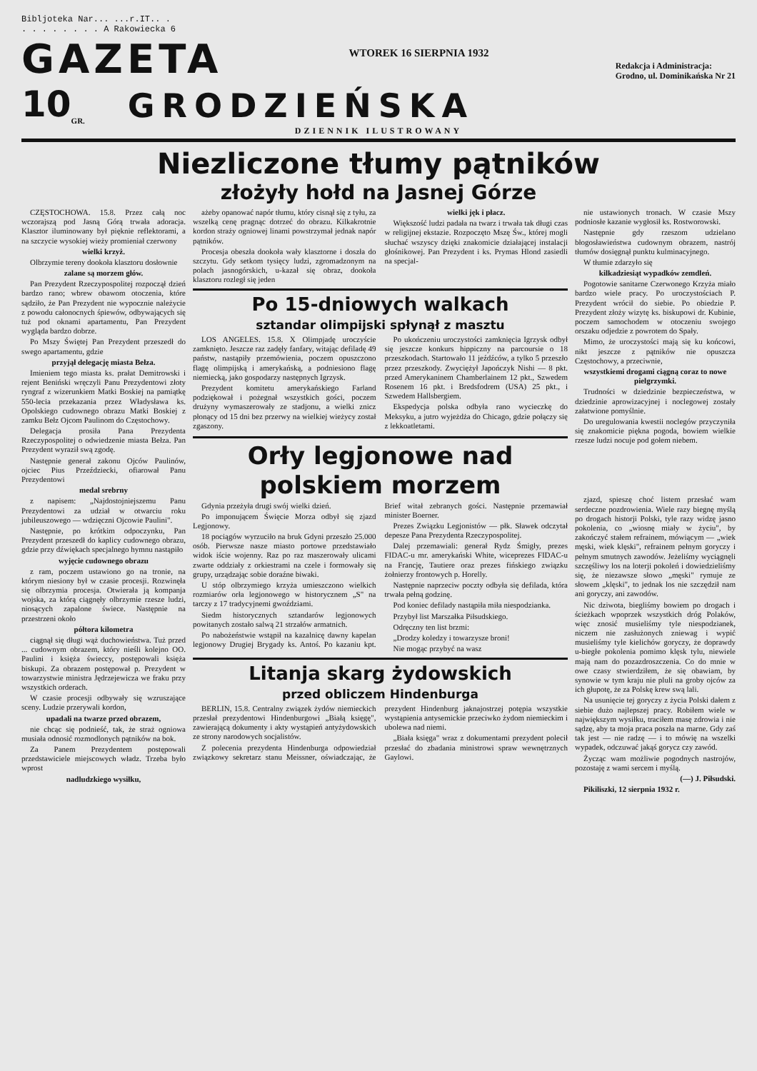Bibljoteka Nar... ...r.IT.. .
. . . . . . . . A Rakowiecka 6
GAZETA
WTOREK 16 SIERPNIA 1932
Redakcja i Administracja:
Grodno, ul. Dominikańska Nr 21
10 GR.
GRODZIEŃSKA
DZIENNIK ILUSTROWANY
Niezliczone tłumy pątników
złożyły hołd na Jasnej Górze
CZĘSTOCHOWA. 15.8. Przez całą noc wczorajszą pod Jasną Górą trwała adoracja. Klasztor iluminowany był pięknie reflektorami, a na szczycie wysokiej wieży promieniał czerwony
wielki krzyż.
Olbrzymie tereny dookoła klasztoru dosłownie
zalane są morzem głów.
Pan Prezydent Rzeczypospolitej rozpoczął dzień bardzo rano; wbrew obawom otoczenia, które sądziło, że Pan Prezydent nie wypocznie należycie z powodu całonocnych śpiewów, odbywających się tuż pod oknami apartamentu, Pan Prezydent wygląda bardzo dobrze.
Po Mszy Świętej Pan Prezydent przeszedł do swego apartamentu, gdzie
przyjął delegację miasta Bełza.
Imieniem tego miasta ks. prałat Demitrowski i rejent Beniński wręczyli Panu Prezydentowi złoty ryngraf z wizerunkiem Matki Boskiej na pamiątkę 550-lecia przekazania przez Władysława ks. Opolskiego cudownego obrazu Matki Boskiej z zamku Bełz Ojcom Paulinom do Częstochowy.
Delegacja prosiła Pana Prezydenta Rzeczypospolitej o odwiedzenie miasta Bełza. Pan Prezydent wyraził swą zgodę.
Następnie generał zakonu Ojców Paulinów, ojciec Pius Przeździecki, ofiarował Panu Prezydentowi
medal srebrny
z napisem: „Najdostojniejszemu Panu Prezydentowi za udział w otwarciu roku jubileuszowego — wdzięczni Ojcowie Paulini".
Następnie, po krótkim odpoczynku, Pan Prezydent przeszedł do kaplicy cudownego obrazu, gdzie przy dźwiękach specjalnego hymnu nastąpiło
wyjęcie cudownego obrazu
z ram, poczem ustawiono go na tronie, na którym niesiony był w czasie procesji. Rozwinęła się olbrzymia procesja. Otwierała ją kompanja wojska, za którą ciągnęły olbrzymie rzesze ludzi, niosących zapalone świece. Następnie na przestrzeni około
półtora kilometra
ciągnął się długi wąż duchowieństwa. Tuż przed ... cudownym obrazem, który nieśli kolejno OO. Paulini i księża świeccy, postępowali księża biskupi. Za obrazem postępował p. Prezydent w towarzystwie ministra Jędrzejewicza we fraku przy wszystkich orderach.
W czasie procesji odbywały się wzruszające sceny. Ludzie przerywali kordon,
upadali na twarze przed obrazem,
nie chcąc się podnieść, tak, że straż ogniowa musiała odnosić rozmodlonych pątników na bok.
Za Panem Prezydentem postępowali przedstawiciele miejscowych władz. Trzeba było wprost
nadludzkiego wysiłku,
ażeby opanować napór tłumu, który cisnął się z tyłu, za wszelką cenę pragnąc dotrzeć do obrazu. Kilkakrotnie kordon straży ogniowej linami powstrzymał jednak napór pątników.
Procesja obeszła dookoła wały klasztorne i doszła do szczytu. Gdy setkom tysięcy ludzi, zgromadzonym na polach jasnogórskich, u-kazał się obraz, dookoła klasztoru rozległ się jeden
wielki jęk i płacz.
Większość ludzi padała na twarz i trwała tak długi czas w religijnej ekstazie. Rozpoczęto Mszę Św., której mogli słuchać wszyscy dzięki znakomicie działającej instalacji głośnikowej. Pan Prezydent i ks. Prymas Hlond zasiedli na specjal-
Po 15-dniowych walkach
sztandar olimpijski spłynął z masztu
LOS ANGELES. 15.8. X Olimpjadę uroczyście zamknięto. Jeszcze raz zadęły fanfary, witając defiladę 49 państw, nastąpiły przemówienia, poczem opuszczono flagę olimpijską i amerykańską, a podniesiono flagę niemiecką, jako gospodarzy następnych Igrzysk.
Prezydent komitetu amerykańskiego Farland podziękował i pożegnał wszystkich gości, poczem drużyny wymaszerowały ze stadjonu, a wielki znicz płonący od 15 dni bez przerwy na wielkiej wieżycy został zgaszony.
Po ukończeniu uroczystości zamknięcia Igrzysk odbył się jeszcze konkurs hippiczny na parcoursie o 18 przeszkodach. Startowało 11 jeźdźców, a tylko 5 przeszło przez przeszkody. Zwyciężył Japończyk Nishi — 8 pkt. przed Amerykaninem Chamberlainem 12 pkt., Szwedem Rosenem 16 pkt. i Bredsfodrem (USA) 25 pkt., i Szwedem Hallsbergiem.
Ekspedycja polska odbyła rano wycieczkę do Meksyku, a jutro wyjeżdża do Chicago, gdzie połączy się z lekkoatletami.
Orły legjonowe nad polskiem morzem
Gdynia przeżyła drugi swój wielki dzień.
Po imponującem Święcie Morza odbył się zjazd Legjonowy.
18 pociągów wyrzuciło na bruk Gdyni przeszło 25.000 osób. Pierwsze nasze miasto portowe przedstawiało widok iście wojenny. Raz po raz maszerowały ulicami zwarte oddziały z orkiestrami na czele i formowały się grupy, urządzając sobie doraźne biwaki.
U stóp olbrzymiego krzyża umieszczono wielkich rozmiarów orła legjonowego w historycznem „S" na tarczy z 17 tradycyjnemi gwoździami.
Siedm historycznych sztandarów legjonowych powitanych zostało salwą 21 strzałów armatnich.
Po nabożeństwie wstąpił na kazalnicę dawny kapelan legjonowy Drugiej Brygady ks. Antoś. Po kazaniu kpt. Brief witał zebranych gości. Następnie przemawiał minister Boerner.
Prezes Związku Legjonistów — płk. Sławek odczytał depesze Pana Prezydenta Rzeczypospolitej.
Dalej przemawiali: generał Rydz Śmigły, prezes FIDAC-u mr. amerykański White, wiceprezes FIDAC-u na Francję, Tautiere oraz prezes fińskiego związku żołnierzy frontowych p. Horelly.
Następnie naprzeciw poczty odbyła się defilada, która trwała pełną godzinę.
Pod koniec defilady nastąpiła miła niespodzianka.
Przybył list Marszałka Piłsudskiego.
Odręczny ten list brzmi:
„Drodzy koledzy i towarzysze broni!
Nie mogąc przybyć na wasz
Litanja skarg żydowskich
przed obliczem Hindenburga
BERLIN, 15.8. Centralny związek żydów niemieckich przesłał prezydentowi Hindenburgowi „Białą księgę", zawierającą dokumenty i akty wystąpień antyżydowskich ze strony narodowych socjalistów.
Z polecenia prezydenta Hindenburga odpowiedział związkowy sekretarz stanu Meissner, oświadczając, że prezydent Hindenburg jaknajostrzej potępia wszystkie wystąpienia antysemickie przeciwko żydom niemieckim i ubolewa nad niemi.
„Biała księga" wraz z dokumentami prezydent polecił przesłać do zbadania ministrowi spraw wewnętrznych Gaylowi.
nie ustawionych tronach. W czasie Mszy podniosłe kazanie wygłosił ks. Rostworowski.
Następnie gdy rzeszom udzielano błogosławieństwa cudownym obrazem, nastrój tłumów dosięgnął punktu kulminacyjnego.
W tłumie zdarzyło się
kilkadziesiąt wypadków zemdleń.
Pogotowie sanitarne Czerwonego Krzyża miało bardzo wiele pracy. Po uroczystościach P. Prezydent wrócił do siebie. Po obiedzie P. Prezydent złoży wizytę ks. biskupowi dr. Kubinie, poczem samochodem w otoczeniu swojego orszaku odjedzie z powrotem do Spały.
Mimo, że uroczystości mają się ku końcowi, nikt jeszcze z pątników nie opuszcza Częstochowy, a przeciwnie,
wszystkiemi drogami ciągną coraz to nowe pielgrzymki.
Trudności w dziedzinie bezpieczeństwa, w dziedzinie aprowizacyjnej i noclegowej zostały załatwione pomyślnie.
Do uregulowania kwestii noclegów przyczyniła się znakomicie piękna pogoda, bowiem wielkie rzesze ludzi nocuje pod gołem niebem.
zjazd, spieszę choć listem przesłać wam serdeczne pozdrowienia. Wiele razy biegnę myślą po drogach historji Polski, tyle razy widzę jasno pokolenia, co „wiosnę miały w życiu", by zakończyć stałem refrainem, mówiącym — „wiek męski, wiek klęski", refrainem pełnym goryczy i pełnym smutnych zawodów. Jeżeliśmy wyciągnęli szczęśliwy los na loterji pokoleń i dowiedzieliśmy się, że niezawsze słowo „męski" rymuje ze słowem „klęski", to jednak los nie szczędził nam ani goryczy, ani zawodów.
Nic dziwota, biegliśmy bowiem po drogach i ścieżkach wpoprzek wszystkich dróg Polaków, więc znosić musieliśmy tyle niespodzianek, niczem nie zasłużonych zniewag i wypić musieliśmy tyle kielichów goryczy, że doprawdy u-biegłe pokolenia pomimo klęsk tylu, niewiele mają nam do pozazdroszczenia. Co do mnie w owe czasy stwierdziłem, że się obawiam, by synowie w tym kraju nie pluli na groby ojców za ich głupotę, że za Polskę krew swą lali.
Na usunięcie tej goryczy z życia Polski dałem z siebie dużo najlepszej pracy. Robiłem wiele w największym wysiłku, traciłem masę zdrowia i nie sądzę, aby ta moja praca poszła na marne. Gdy zaś tak jest — nie radzę — i to mówię na wszelki wypadek, odczuwać jakąś gorycz czy zawód.
Życząc wam możliwie pogodnych nastrojów, pozostaję z wami sercem i myślą.
(—) J. Piłsudski.
Pikiliszki, 12 sierpnia 1932 r.